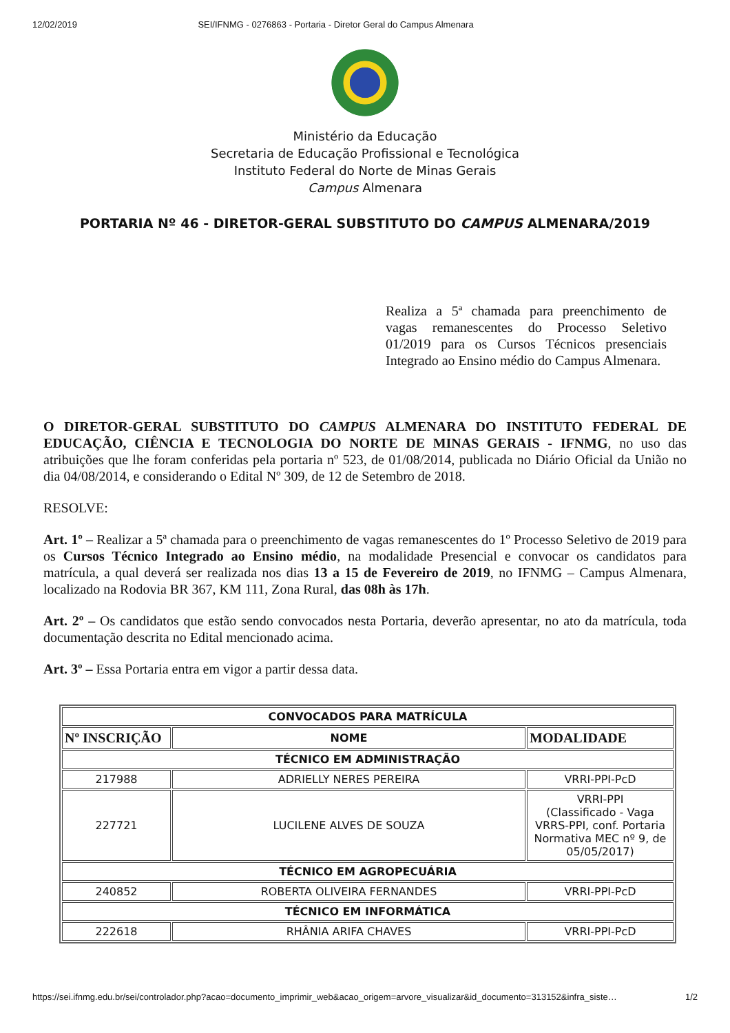12/02/2019 SEI/IFNMG - 0276863 - Portaria - Diretor Geral do Campus Almenara
Ministério da Educação
Secretaria de Educação Profissional e Tecnológica
Instituto Federal do Norte de Minas Gerais
Campus Almenara
PORTARIA Nº 46 - DIRETOR-GERAL SUBSTITUTO DO CAMPUS ALMENARA/2019
Realiza a 5ª chamada para preenchimento de vagas remanescentes do Processo Seletivo 01/2019 para os Cursos Técnicos presenciais Integrado ao Ensino médio do Campus Almenara.
O DIRETOR-GERAL SUBSTITUTO DO CAMPUS ALMENARA DO INSTITUTO FEDERAL DE EDUCAÇÃO, CIÊNCIA E TECNOLOGIA DO NORTE DE MINAS GERAIS - IFNMG, no uso das atribuições que lhe foram conferidas pela portaria nº 523, de 01/08/2014, publicada no Diário Oficial da União no dia 04/08/2014, e considerando o Edital Nº 309, de 12 de Setembro de 2018.
RESOLVE:
Art. 1º – Realizar a 5ª chamada para o preenchimento de vagas remanescentes do 1º Processo Seletivo de 2019 para os Cursos Técnico Integrado ao Ensino médio, na modalidade Presencial e convocar os candidatos para matrícula, a qual deverá ser realizada nos dias 13 a 15 de Fevereiro de 2019, no IFNMG – Campus Almenara, localizado na Rodovia BR 367, KM 111, Zona Rural, das 08h às 17h.
Art. 2º – Os candidatos que estão sendo convocados nesta Portaria, deverão apresentar, no ato da matrícula, toda documentação descrita no Edital mencionado acima.
Art. 3º – Essa Portaria entra em vigor a partir dessa data.
| CONVOCADOS PARA MATRÍCULA | | |
| --- | --- | --- |
| Nº INSCRIÇÃO | NOME | MODALIDADE |
| TÉCNICO EM ADMINISTRAÇÃO | | |
| 217988 | ADRIELLY NERES PEREIRA | VRRI-PPI-PcD |
| 227721 | LUCILENE ALVES DE SOUZA | VRRI-PPI (Classificado - Vaga VRRS-PPI, conf. Portaria Normativa MEC nº 9, de 05/05/2017) |
| TÉCNICO EM AGROPECUÁRIA | | |
| 240852 | ROBERTA OLIVEIRA FERNANDES | VRRI-PPI-PcD |
| TÉCNICO EM INFORMÁTICA | | |
| 222618 | RHÂNIA ARIFA CHAVES | VRRI-PPI-PcD |
https://sei.ifnmg.edu.br/sei/controlador.php?acao=documento_imprimir_web&acao_origem=arvore_visualizar&id_documento=313152&infra_siste… 1/2